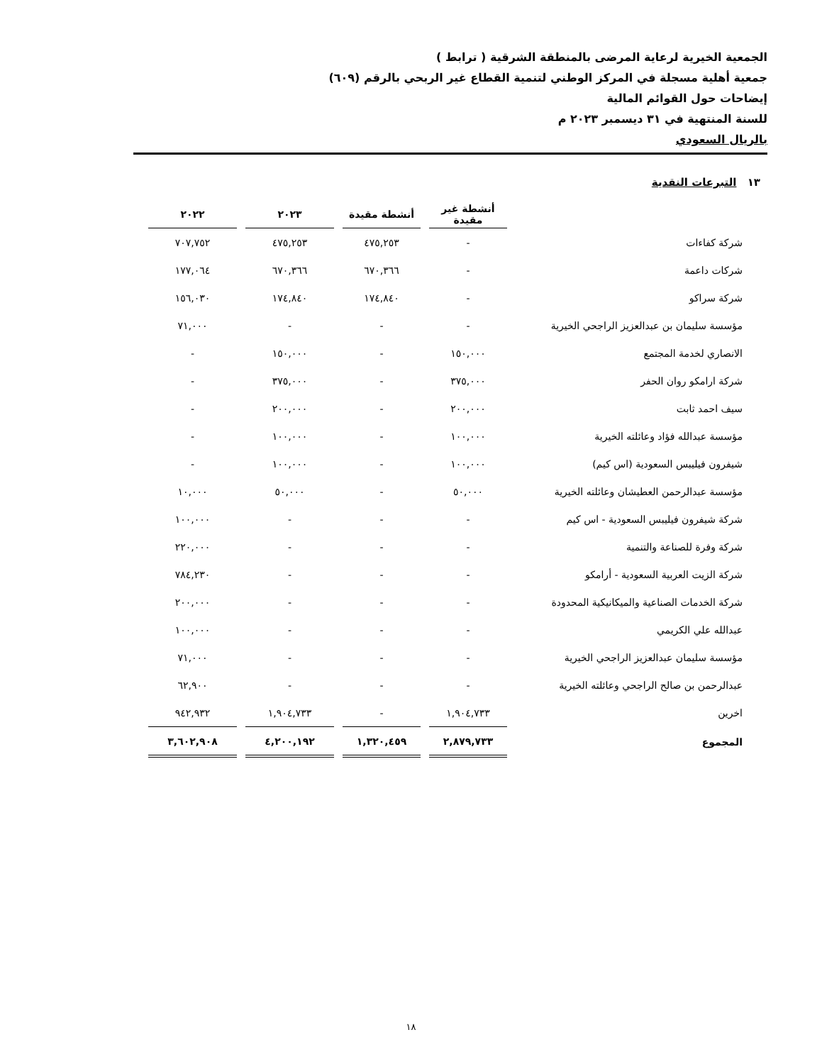الجمعية الخيرية لرعاية المرضى بالمنطقة الشرقية ( ترابط )
جمعية أهلية مسجلة في المركز الوطني لتنمية القطاع غير الربحي بالرقم (٦٠٩)
إيضاحات حول القوائم المالية
للسنة المنتهية في ٣١ ديسمبر ٢٠٢٣ م
بالريال السعودي
١٣ التبرعات النقدية
| | أنشطة غير مقيدة | أنشطة مقيدة | ٢٠٢٣ | ٢٠٢٢ |
| --- | --- | --- | --- | --- |
| شركة كفاءات | - | ٤٧٥,٢٥٣ | ٤٧٥,٢٥٣ | ٧٠٧,٧٥٢ |
| شركات داعمة | - | ٦٧٠,٣٦٦ | ٦٧٠,٣٦٦ | ١٧٧,٠٦٤ |
| شركة سراكو | - | ١٧٤,٨٤٠ | ١٧٤,٨٤٠ | ١٥٦,٠٣٠ |
| مؤسسة سليمان بن عبدالعزيز الراجحي الخيرية | - | - | - | ٧١,٠٠٠ |
| الانصاري لخدمة المجتمع | ١٥٠,٠٠٠ | - | ١٥٠,٠٠٠ | - |
| شركة ارامكو روان الحفر | ٣٧٥,٠٠٠ | - | ٣٧٥,٠٠٠ | - |
| سيف احمد ثابت | ٢٠٠,٠٠٠ | - | ٢٠٠,٠٠٠ | - |
| مؤسسة عبدالله فؤاد وعائلته الخيرية | ١٠٠,٠٠٠ | - | ١٠٠,٠٠٠ | - |
| شيفرون فيليبس السعودية (اس كيم) | ١٠٠,٠٠٠ | - | ١٠٠,٠٠٠ | - |
| مؤسسة عبدالرحمن العطيشان وعائلته الخيرية | ٥٠,٠٠٠ | - | ٥٠,٠٠٠ | ١٠,٠٠٠ |
| شركة شيفرون فيليبس السعودية - اس كيم | - | - | - | ١٠٠,٠٠٠ |
| شركة وفرة للصناعة والتنمية | - | - | - | ٢٢٠,٠٠٠ |
| شركة الزيت العربية السعودية - أرامكو | - | - | - | ٧٨٤,٢٣٠ |
| شركة الخدمات الصناعية والميكانيكية المحدودة | - | - | - | ٢٠٠,٠٠٠ |
| عبدالله علي الكريمي | - | - | - | ١٠٠,٠٠٠ |
| مؤسسة سليمان عبدالعزيز الراجحي الخيرية | - | - | - | ٧١,٠٠٠ |
| عبدالرحمن بن صالح الراجحي وعائلته الخيرية | - | - | - | ٦٢,٩٠٠ |
| اخرين | ١,٩٠٤,٧٣٣ | - | ١,٩٠٤,٧٣٣ | ٩٤٢,٩٣٢ |
| المجموع | ٢,٨٧٩,٧٣٣ | ١,٣٢٠,٤٥٩ | ٤,٢٠٠,١٩٢ | ٣,٦٠٢,٩٠٨ |
١٨